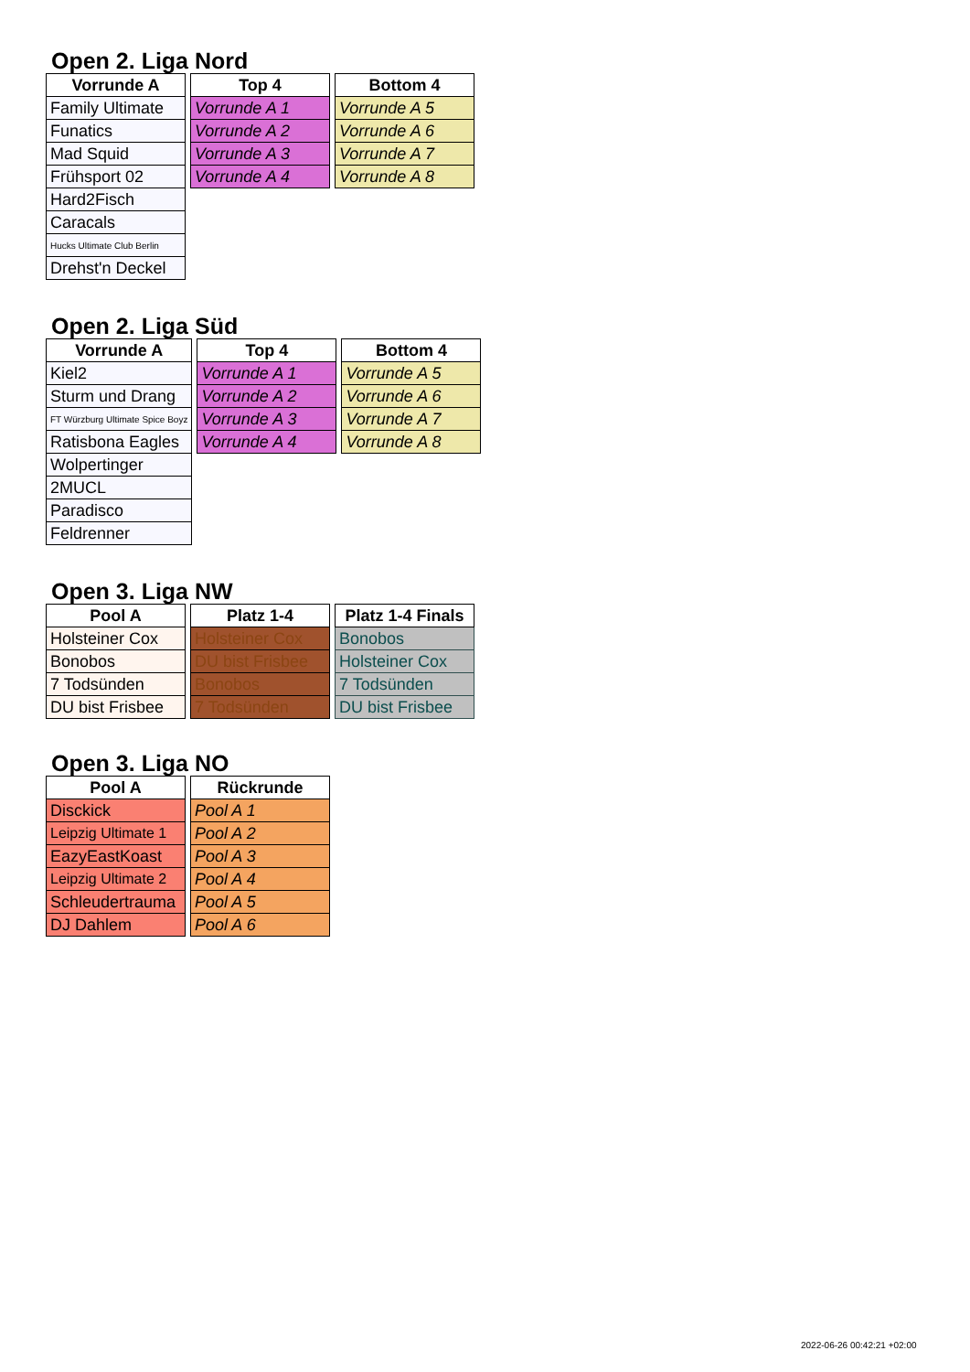Open 2. Liga Nord
| Vorrunde A |
| --- |
| Family Ultimate |
| Funatics |
| Mad Squid |
| Frühsport 02 |
| Hard2Fisch |
| Caracals |
| Hucks Ultimate Club Berlin |
| Drehst'n Deckel |
| Top 4 |
| --- |
| Vorrunde A 1 |
| Vorrunde A 2 |
| Vorrunde A 3 |
| Vorrunde A 4 |
| Bottom 4 |
| --- |
| Vorrunde A 5 |
| Vorrunde A 6 |
| Vorrunde A 7 |
| Vorrunde A 8 |
Open 2. Liga Süd
| Vorrunde A |
| --- |
| Kiel2 |
| Sturm und Drang |
| FT Würzburg Ultimate Spice Boyz |
| Ratisbona Eagles |
| Wolpertinger |
| 2MUCL |
| Paradisco |
| Feldrenner |
| Top 4 |
| --- |
| Vorrunde A 1 |
| Vorrunde A 2 |
| Vorrunde A 3 |
| Vorrunde A 4 |
| Bottom 4 |
| --- |
| Vorrunde A 5 |
| Vorrunde A 6 |
| Vorrunde A 7 |
| Vorrunde A 8 |
Open 3. Liga NW
| Pool A |
| --- |
| Holsteiner Cox |
| Bonobos |
| 7 Todsünden |
| DU bist Frisbee |
| Platz 1-4 |
| --- |
| Holsteiner Cox |
| DU bist Frisbee |
| Bonobos |
| 7 Todsünden |
| Platz 1-4 Finals |
| --- |
| Bonobos |
| Holsteiner Cox |
| 7 Todsünden |
| DU bist Frisbee |
Open 3. Liga NO
| Pool A |
| --- |
| Disckick |
| Leipzig Ultimate 1 |
| EazyEastKoast |
| Leipzig Ultimate 2 |
| Schleudertrauma |
| DJ Dahlem |
| Rückrunde |
| --- |
| Pool A 1 |
| Pool A 2 |
| Pool A 3 |
| Pool A 4 |
| Pool A 5 |
| Pool A 6 |
2022-06-26 00:42:21 +02:00